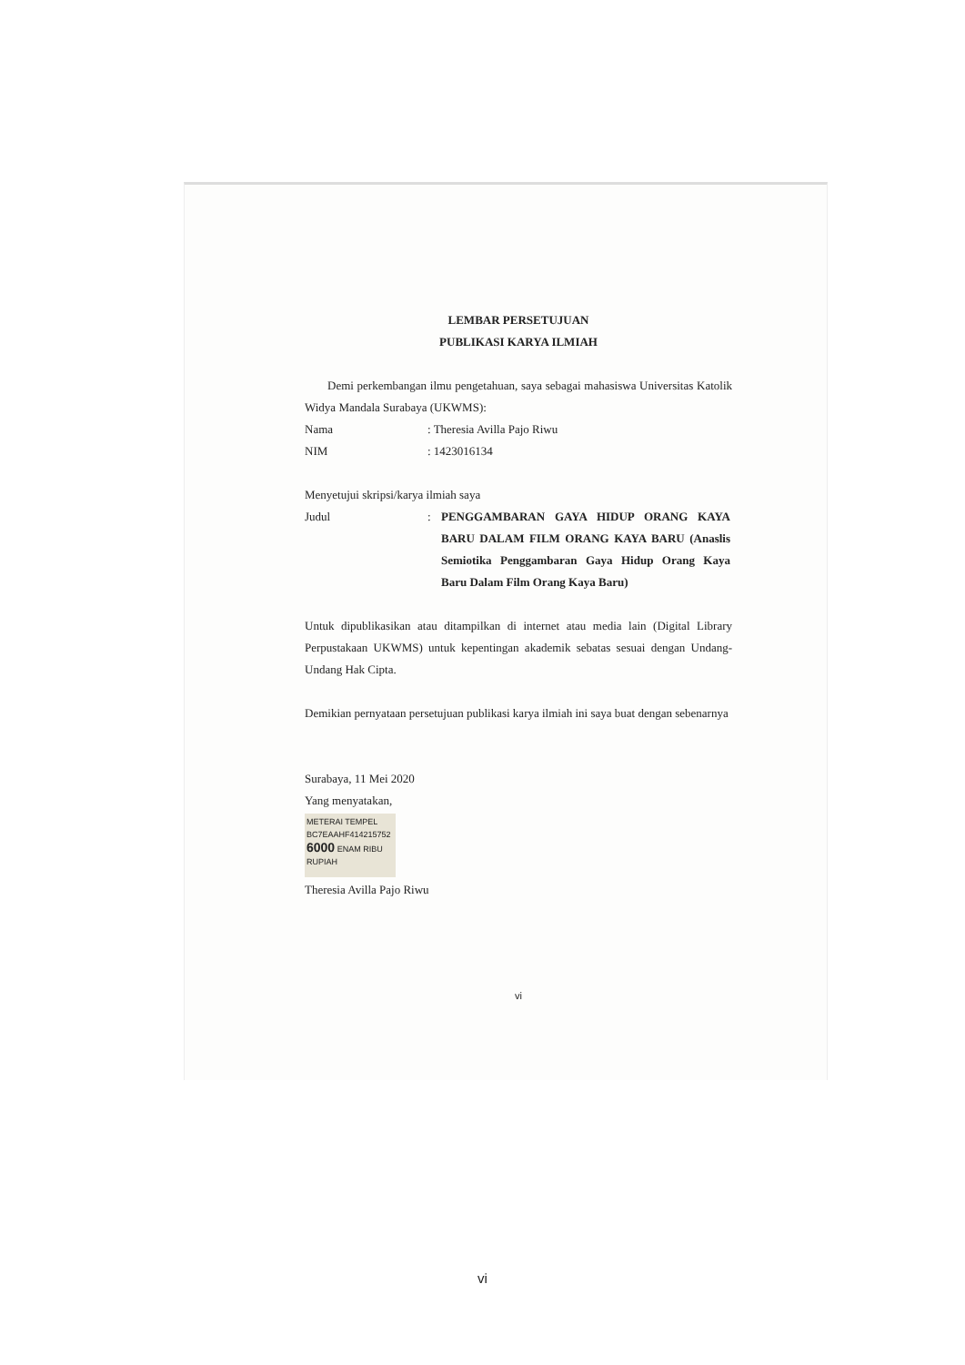LEMBAR PERSETUJUAN
PUBLIKASI KARYA ILMIAH
Demi perkembangan ilmu pengetahuan, saya sebagai mahasiswa Universitas Katolik Widya Mandala Surabaya (UKWMS):
Nama: Theresia Avilla Pajo Riwu
NIM: 1423016134
Menyetujui skripsi/karya ilmiah saya
Judul: PENGGAMBARAN GAYA HIDUP ORANG KAYA BARU DALAM FILM ORANG KAYA BARU (Anaslis Semiotika Penggambaran Gaya Hidup Orang Kaya Baru Dalam Film Orang Kaya Baru)
Untuk dipublikasikan atau ditampilkan di internet atau media lain (Digital Library Perpustakaan UKWMS) untuk kepentingan akademik sebatas sesuai dengan Undang-Undang Hak Cipta.
Demikian pernyataan persetujuan publikasi karya ilmiah ini saya buat dengan sebenarnya
Surabaya, 11 Mei 2020
Yang menyatakan,
METERAI TEMPEL
BC7EAAHF414215752
6000 ENAM RIBU RUPIAH
Theresia Avilla Pajo Riwu
vi
vi